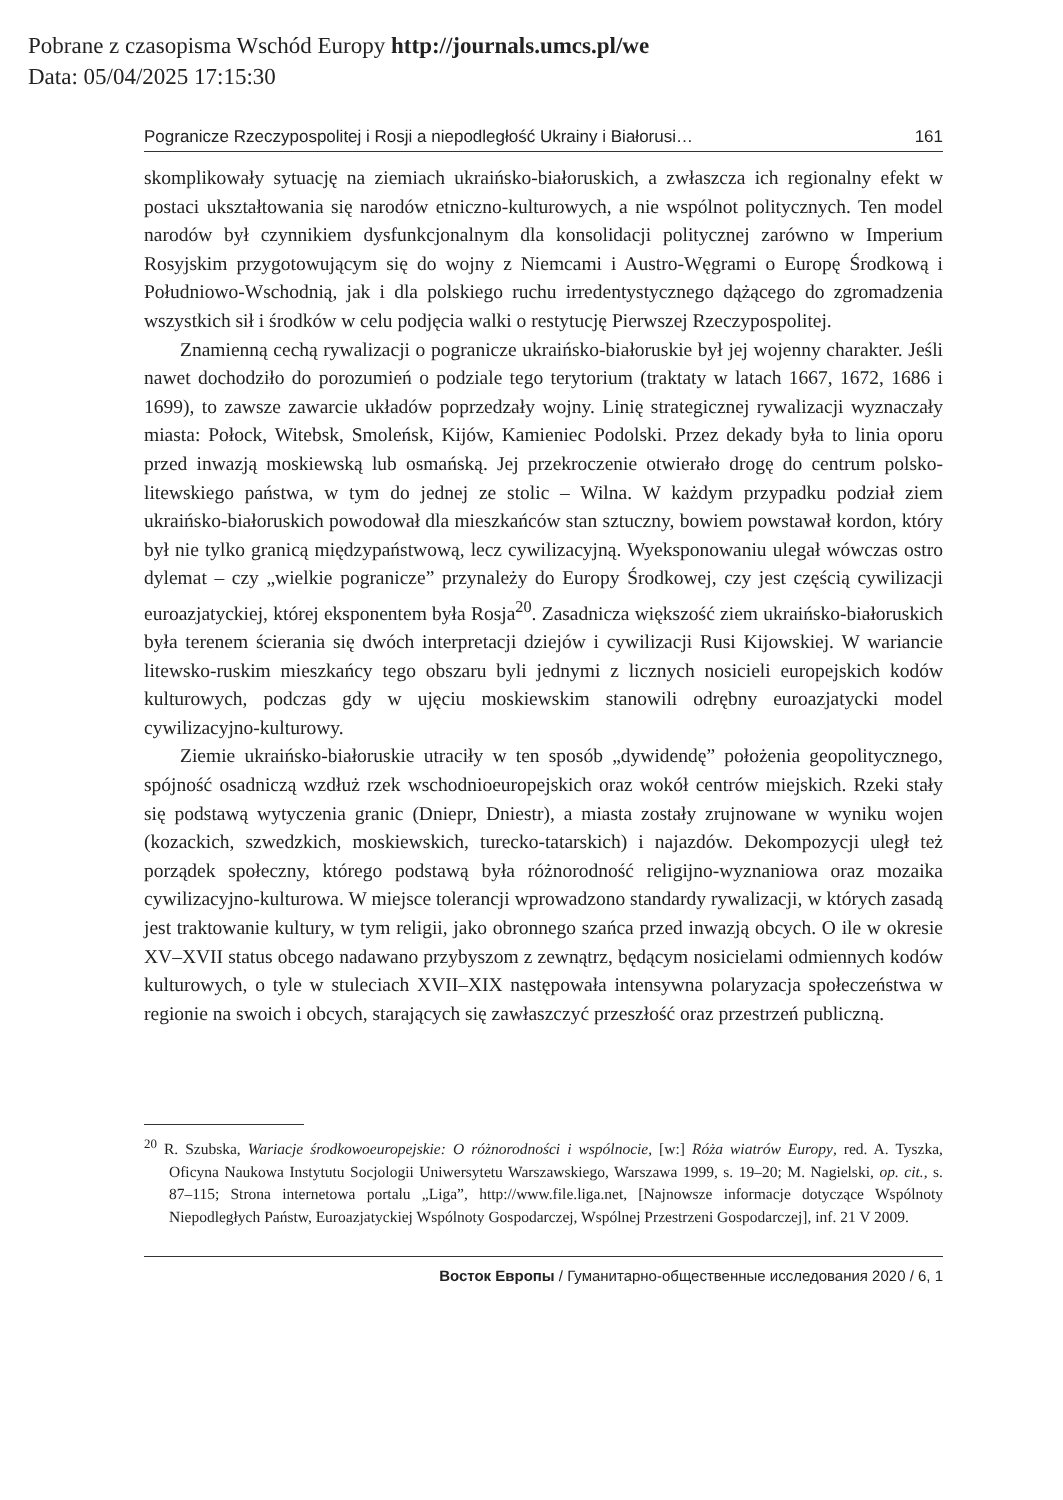Pobrane z czasopisma Wschód Europy http://journals.umcs.pl/we
Data: 05/04/2025 17:15:30
Pogranicze Rzeczypospolitej i Rosji a niepodległość Ukrainy i Białorusi… 161
skomplikowały sytuację na ziemiach ukraińsko-białoruskich, a zwłaszcza ich regionalny efekt w postaci ukształtowania się narodów etniczno-kulturowych, a nie wspólnot politycznych. Ten model narodów był czynnikiem dysfunkcjonalnym dla konsolidacji politycznej zarówno w Imperium Rosyjskim przygotowującym się do wojny z Niemcami i Austro-Węgrami o Europę Środkową i Południowo-Wschodnią, jak i dla polskiego ruchu irredentystycznego dążącego do zgromadzenia wszystkich sił i środków w celu podjęcia walki o restytucję Pierwszej Rzeczypospolitej.
Znamienną cechą rywalizacji o pogranicze ukraińsko-białoruskie był jej wojenny charakter. Jeśli nawet dochodziło do porozumień o podziale tego terytorium (traktaty w latach 1667, 1672, 1686 i 1699), to zawsze zawarcie układów poprzedzały wojny. Linię strategicznej rywalizacji wyznaczały miasta: Połock, Witebsk, Smoleńsk, Kijów, Kamieniec Podolski. Przez dekady była to linia oporu przed inwazją moskiewską lub osmańską. Jej przekroczenie otwierało drogę do centrum polsko-litewskiego państwa, w tym do jednej ze stolic – Wilna. W każdym przypadku podział ziem ukraińsko-białoruskich powodował dla mieszkańców stan sztuczny, bowiem powstawał kordon, który był nie tylko granicą międzypaństwową, lecz cywilizacyjną. Wyeksponowaniu ulegał wówczas ostro dylemat – czy „wielkie pogranicze” przynależy do Europy Środkowej, czy jest częścią cywilizacji euroazjatyckiej, której eksponentem była Rosja<sup>20</sup>. Zasadnicza większość ziem ukraińsko-białoruskich była terenem ścierania się dwóch interpretacji dziejów i cywilizacji Rusi Kijowskiej. W wariancie litewsko-ruskim mieszkańcy tego obszaru byli jednymi z licznych nosicieli europejskich kodów kulturowych, podczas gdy w ujęciu moskiewskim stanowili odrębny euroazjatycki model cywilizacyjno-kulturowy.
Ziemie ukraińsko-białoruskie utraciły w ten sposób „dywidendę” położenia geopolitycznego, spójność osadniczą wzdłuż rzek wschodnioeuropejskich oraz wokół centrów miejskich. Rzeki stały się podstawą wytyczenia granic (Dniepr, Dniestr), a miasta zostały zrujnowane w wyniku wojen (kozackich, szwedzkich, moskiewskich, turecko-tatarskich) i najazdów. Dekompozycji uległ też porządek społeczny, którego podstawą była różnorodność religijno-wyznaniowa oraz mozaika cywilizacyjno-kulturowa. W miejsce tolerancji wprowadzono standardy rywalizacji, w których zasadą jest traktowanie kultury, w tym religii, jako obronnego szańca przed inwazją obcych. O ile w okresie XV–XVII status obcego nadawano przybyszom z zewnątrz, będącym nosicielami odmiennych kodów kulturowych, o tyle w stuleciach XVII–XIX następowała intensywna polaryzacja społeczeństwa w regionie na swoich i obcych, starających się zawłaszczyć przeszłość oraz przestrzeń publiczną.
<sup>20</sup> R. Szubska, Wariacje środkowoeuropejskie: O różnorodności i wspólnocie, [w:] Róża wiatrów Europy, red. A. Tyszka, Oficyna Naukowa Instytutu Socjologii Uniwersytetu Warszawskiego, Warszawa 1999, s. 19–20; M. Nagielski, op. cit., s. 87–115; Strona internetowa portalu „Liga”, http://www.file.liga.net, [Najnowsze informacje dotyczące Wspólnoty Niepodległych Państw, Euroazjatyckiej Wspólnoty Gospodarczej, Wspólnej Przestrzeni Gospodarczej], inf. 21 V 2009.
Восток Европы / Гуманитарно-общественные исследования 2020 / 6, 1